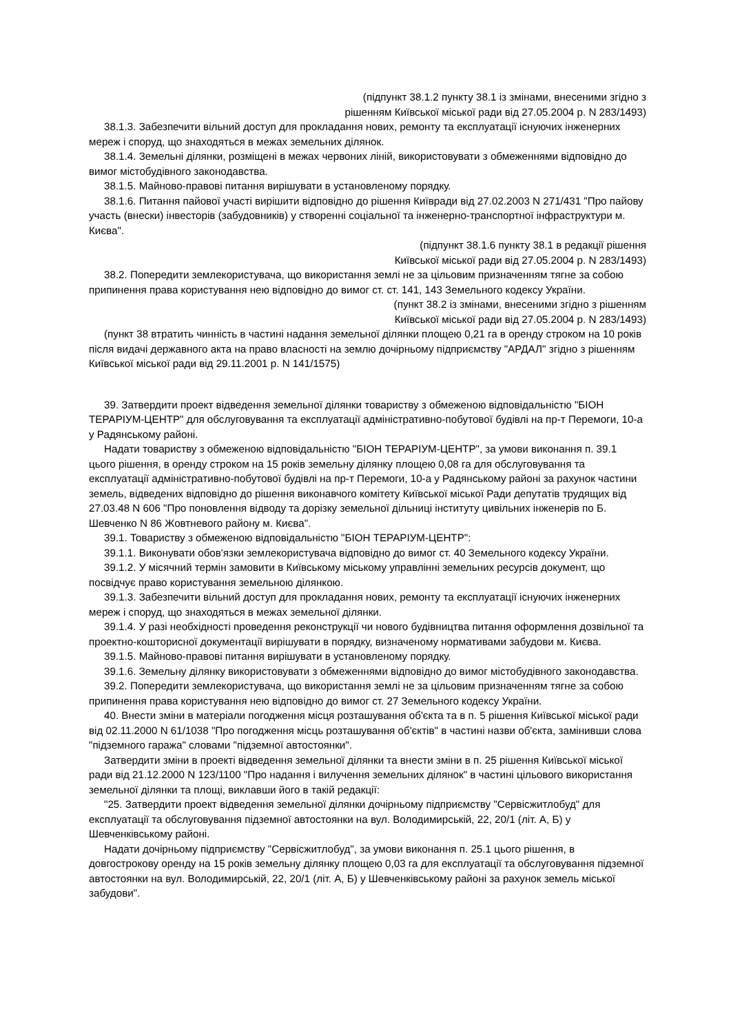(підпункт 38.1.2 пункту 38.1 із змінами, внесеними згідно з
рішенням Київської міської ради від 27.05.2004 р. N 283/1493)
38.1.3. Забезпечити вільний доступ для прокладання нових, ремонту та експлуатації існуючих інженерних мереж і споруд, що знаходяться в межах земельних ділянок.
38.1.4. Земельні ділянки, розміщені в межах червоних ліній, використовувати з обмеженнями відповідно до вимог містобудівного законодавства.
38.1.5. Майново-правові питання вирішувати в установленому порядку.
38.1.6. Питання пайової участі вирішити відповідно до рішення Київради від 27.02.2003 N 271/431 "Про пайову участь (внески) інвесторів (забудовників) у створенні соціальної та інженерно-транспортної інфраструктури м. Києва".
(підпункт 38.1.6 пункту 38.1 в редакції рішення
Київської міської ради від 27.05.2004 р. N 283/1493)
38.2. Попередити землекористувача, що використання землі не за цільовим призначенням тягне за собою припинення права користування нею відповідно до вимог ст. ст. 141, 143 Земельного кодексу України.
(пункт 38.2 із змінами, внесеними згідно з рішенням
Київської міської ради від 27.05.2004 р. N 283/1493)
(пункт 38 втратить чинність в частині надання земельної ділянки площею 0,21 га в оренду строком на 10 років після видачі державного акта на право власності на землю дочірньому підприємству "АРДАЛ" згідно з рішенням Київської міської ради від 29.11.2001 р. N 141/1575)
39. Затвердити проект відведення земельної ділянки товариству з обмеженою відповідальністю "БІОН ТЕРАРІУМ-ЦЕНТР" для обслуговування та експлуатації адміністративно-побутової будівлі на пр-т Перемоги, 10-а у Радянському районі.
Надати товариству з обмеженою відповідальністю "БІОН ТЕРАРІУМ-ЦЕНТР", за умови виконання п. 39.1 цього рішення, в оренду строком на 15 років земельну ділянку площею 0,08 га для обслуговування та експлуатації адміністративно-побутової будівлі на пр-т Перемоги, 10-а у Радянському районі за рахунок частини земель, відведених відповідно до рішення виконавчого комітету Київської міської Ради депутатів трудящих від 27.03.48 N 606 "Про поновлення відводу та дорізку земельної дільниці інституту цивільних інженерів по Б. Шевченко N 86 Жовтневого району м. Києва".
39.1. Товариству з обмеженою відповідальністю "БІОН ТЕРАРІУМ-ЦЕНТР":
39.1.1. Виконувати обов'язки землекористувача відповідно до вимог ст. 40 Земельного кодексу України.
39.1.2. У місячний термін замовити в Київському міському управлінні земельних ресурсів документ, що посвідчує право користування земельною ділянкою.
39.1.3. Забезпечити вільний доступ для прокладання нових, ремонту та експлуатації існуючих інженерних мереж і споруд, що знаходяться в межах земельної ділянки.
39.1.4. У разі необхідності проведення реконструкції чи нового будівництва питання оформлення дозвільної та проектно-кошторисної документації вирішувати в порядку, визначеному нормативами забудови м. Києва.
39.1.5. Майново-правові питання вирішувати в установленому порядку.
39.1.6. Земельну ділянку використовувати з обмеженнями відповідно до вимог містобудівного законодавства.
39.2. Попередити землекористувача, що використання землі не за цільовим призначенням тягне за собою припинення права користування нею відповідно до вимог ст. 27 Земельного кодексу України.
40. Внести зміни в матеріали погодження місця розташування об'єкта та в п. 5 рішення Київської міської ради від 02.11.2000 N 61/1038 "Про погодження місць розташування об'єктів" в частині назви об'єкта, замінивши слова "підземного гаража" словами "підземної автостоянки".
Затвердити зміни в проекті відведення земельної ділянки та внести зміни в п. 25 рішення Київської міської ради від 21.12.2000 N 123/1100 "Про надання і вилучення земельних ділянок" в частині цільового використання земельної ділянки та площі, виклавши його в такій редакції:
"25. Затвердити проект відведення земельної ділянки дочірньому підприємству "Сервісжитлобуд" для експлуатації та обслуговування підземної автостоянки на вул. Володимирській, 22, 20/1 (літ. А, Б) у Шевченківському районі.
Надати дочірньому підприємству "Сервісжитлобуд", за умови виконання п. 25.1 цього рішення, в довгострокову оренду на 15 років земельну ділянку площею 0,03 га для експлуатації та обслуговування підземної автостоянки на вул. Володимирській, 22, 20/1 (літ. А, Б) у Шевченківському районі за рахунок земель міської забудови".